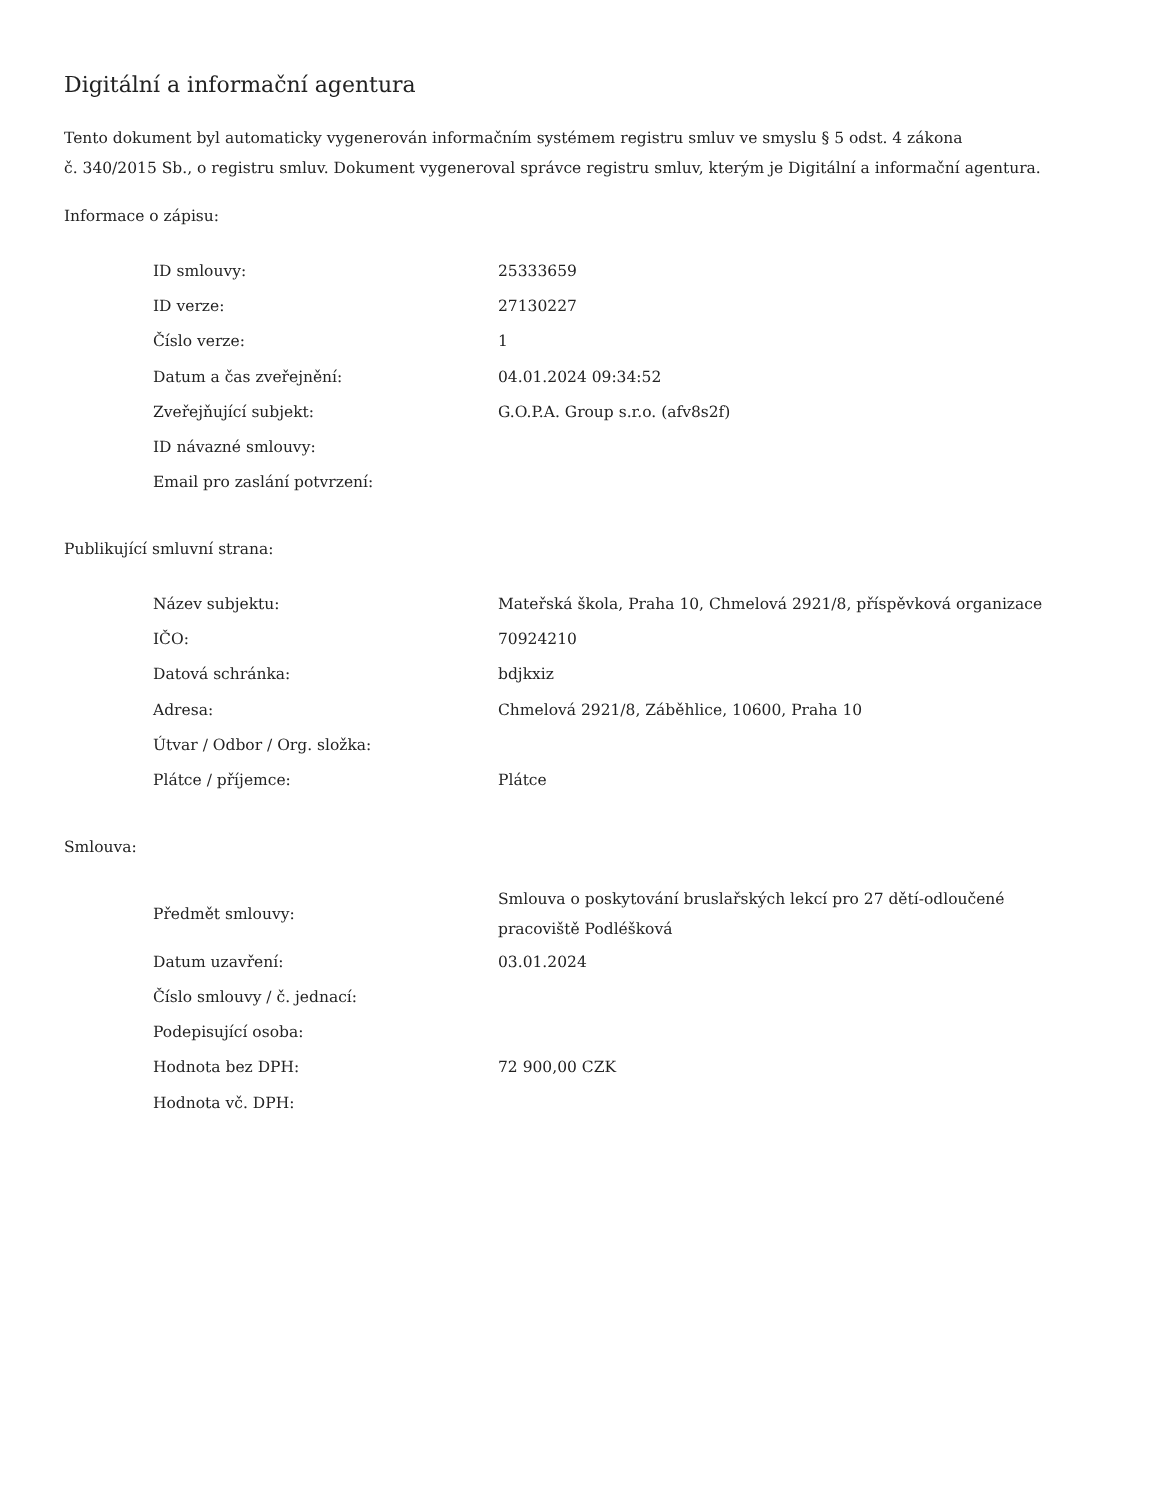Digitální a informační agentura
Tento dokument byl automaticky vygenerován informačním systémem registru smluv ve smyslu § 5 odst. 4 zákona
č. 340/2015 Sb., o registru smluv. Dokument vygeneroval správce registru smluv, kterým je Digitální a informační agentura.
Informace o zápisu:
| ID smlouvy: | 25333659 |
| ID verze: | 27130227 |
| Číslo verze: | 1 |
| Datum a čas zveřejnění: | 04.01.2024 09:34:52 |
| Zveřejňující subjekt: | G.O.P.A. Group s.r.o. (afv8s2f) |
| ID návazné smlouvy: | |
| Email pro zaslání potvrzení: | |
Publikující smluvní strana:
| Název subjektu: | Mateřská škola, Praha 10, Chmelová 2921/8, příspěvková organizace |
| IČO: | 70924210 |
| Datová schránka: | bdjkxiz |
| Adresa: | Chmelová 2921/8, Záběhlice, 10600, Praha 10 |
| Útvar / Odbor / Org. složka: | |
| Plátce / příjemce: | Plátce |
Smlouva:
| Předmět smlouvy: | Smlouva o poskytování bruslařských lekcí pro 27 dětí-odloučené pracoviště Podléšková |
| Datum uzavření: | 03.01.2024 |
| Číslo smlouvy / č. jednací: | |
| Podepisující osoba: | |
| Hodnota bez DPH: | 72 900,00 CZK |
| Hodnota vč. DPH: | |